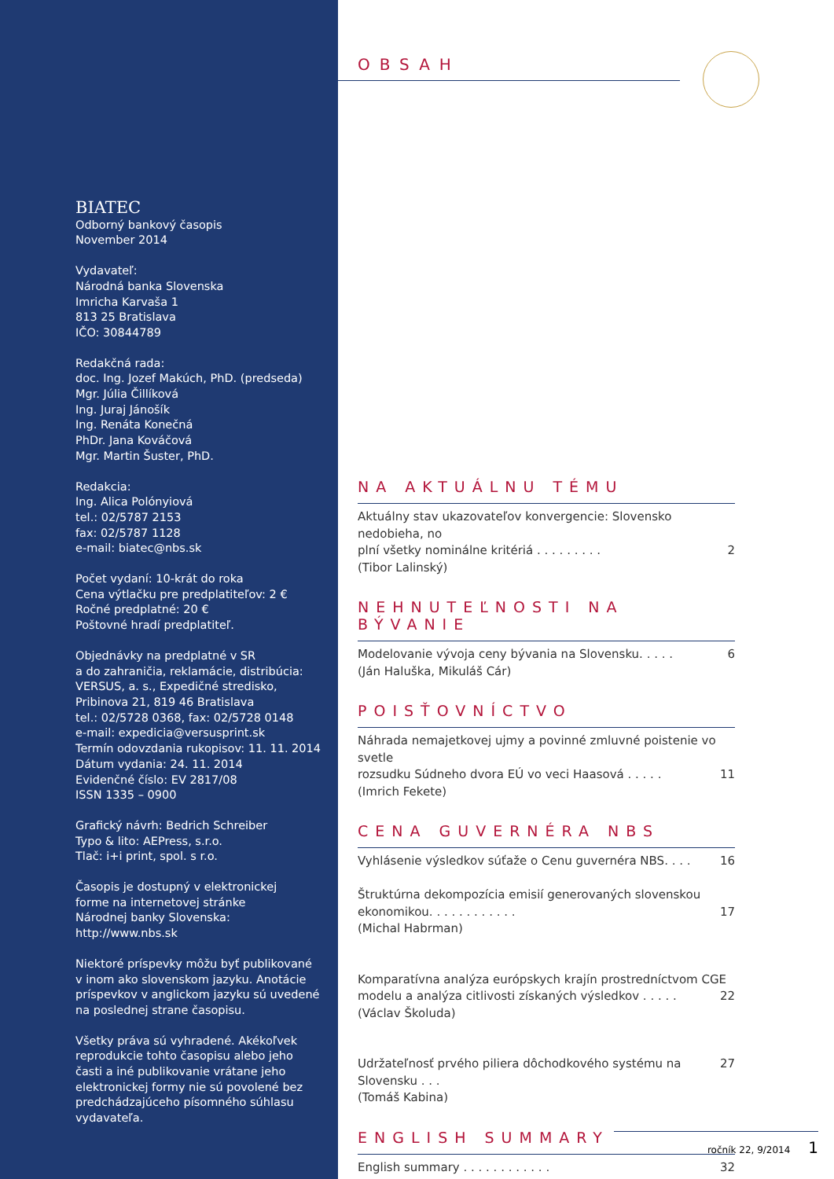BIATEC
Odborný bankový časopis
November 2014
Vydavateľ:
Národná banka Slovenska
Imricha Karvaša 1
813 25 Bratislava
IČO: 30844789
Redakčná rada:
doc. Ing. Jozef Makúch, PhD. (predseda)
Mgr. Júlia Čillíková
Ing. Juraj Jánošík
Ing. Renáta Konečná
PhDr. Jana Kováčová
Mgr. Martin Šuster, PhD.
Redakcia:
Ing. Alica Polónyiová
tel.: 02/5787 2153
fax: 02/5787 1128
e-mail: biatec@nbs.sk
Počet vydaní: 10-krát do roka
Cena výtlačku pre predplatiteľov: 2 €
Ročné predplatné: 20 €
Poštovné hradí predplatiteľ.
Objednávky na predplatné v SR
a do zahraničia, reklamácie, distribúcia:
VERSUS, a. s., Expedičné stredisko,
Pribinova 21, 819 46 Bratislava
tel.: 02/5728 0368, fax: 02/5728 0148
e-mail: expedicia@versusprint.sk
Termín odovzdania rukopisov: 11. 11. 2014
Dátum vydania: 24. 11. 2014
Evidenčné číslo: EV 2817/08
ISSN 1335 – 0900
Grafický návrh: Bedrich Schreiber
Typo & lito: AEPress, s.r.o.
Tlač: i+i print, spol. s r.o.
Časopis je dostupný v elektronickej
forme na internetovej stránke
Národnej banky Slovenska:
http://www.nbs.sk
Niektoré príspevky môžu byť publikované v inom ako slovenskom jazyku. Anotácie príspevkov v anglickom jazyku sú uvedené na poslednej strane časopisu.
Všetky práva sú vyhradené. Akékoľvek reprodukcie tohto časopisu alebo jeho časti a iné publikovanie vrátane jeho elektronickej formy nie sú povolené bez predchádzajúceho písomného súhlasu vydavateľa.
OBSAH
NA AKTUÁLNU TÉMU
Aktuálny stav ukazovateľov konvergencie: Slovensko nedobieha, no
plní všetky nominálne kritériá . . . . . . . . . 2
(Tibor Lalinský)
NEHNUTEĽNOSTI NA BÝVANIE
Modelovanie vývoja ceny bývania na Slovensku. . . . . 6
(Ján Haluška, Mikuláš Cár)
POISŤOVNÍCTVO
Náhrada nemajetkovej ujmy a povinné zmluvné poistenie vo svetle
rozsudku Súdneho dvora EÚ vo veci Haasová . . . . . 11
(Imrich Fekete)
CENA GUVERNÉRA NBS
Vyhlásenie výsledkov súťaže o Cenu guvernéra NBS. . . . 16
Štruktúrna dekompozícia emisií generovaných slovenskou
ekonomikou. . . . . . . . . . . . 17
(Michal Habrman)
Komparatívna analýza európskych krajín prostredníctvom CGE
modelu a analýza citlivosti získaných výsledkov . . . . . 22
(Václav Školuda)
Udržateľnosť prvého piliera dôchodkového systému na Slovensku . . . 27
(Tomáš Kabina)
ENGLISH SUMMARY
English summary . . . . . . . . . . . . 32
ročník 22, 9/2014 1